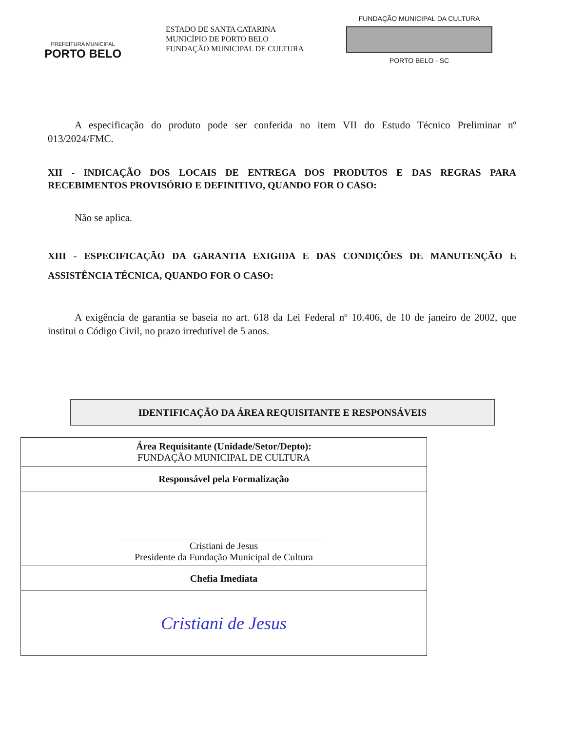PREFEITURA MUNICIPAL
PORTO BELO
ESTADO DE SANTA CATARINA
MUNICÍPIO DE PORTO BELO
FUNDAÇÃO MUNICIPAL DE CULTURA
FUNDAÇÃO MUNICIPAL DA CULTURA
PORTO BELO - SC
A especificação do produto pode ser conferida no item VII do Estudo Técnico Preliminar nº 013/2024/FMC.
XII - INDICAÇÃO DOS LOCAIS DE ENTREGA DOS PRODUTOS E DAS REGRAS PARA RECEBIMENTOS PROVISÓRIO E DEFINITIVO, QUANDO FOR O CASO:
Não se aplica.
XIII - ESPECIFICAÇÃO DA GARANTIA EXIGIDA E DAS CONDIÇÕES DE MANUTENÇÃO E ASSISTÊNCIA TÉCNICA, QUANDO FOR O CASO:
A exigência de garantia se baseia no art. 618 da Lei Federal nº 10.406, de 10 de janeiro de 2002, que institui o Código Civil, no prazo irredutível de 5 anos.
IDENTIFICAÇÃO DA ÁREA REQUISITANTE E RESPONSÁVEIS
| Área Requisitante (Unidade/Setor/Depto): FUNDAÇÃO MUNICIPAL DE CULTURA |
| Responsável pela Formalização |
| Cristiani de Jesus Presidente da Fundação Municipal de Cultura |
| Chefia Imediata |
| Cristiani de Jesus |